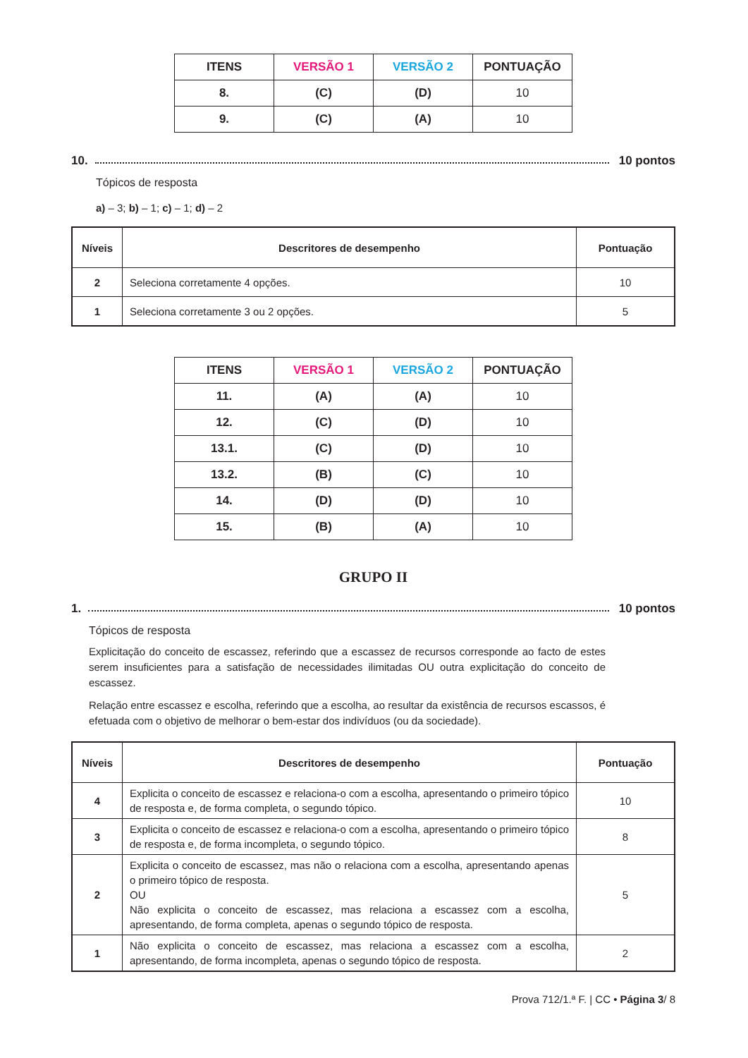| ITENS | VERSÃO 1 | VERSÃO 2 | PONTUAÇÃO |
| --- | --- | --- | --- |
| 8. | (C) | (D) | 10 |
| 9. | (C) | (A) | 10 |
10. 10 pontos
Tópicos de resposta
a) – 3; b) – 1; c) – 1; d) – 2
| Níveis | Descritores de desempenho | Pontuação |
| --- | --- | --- |
| 2 | Seleciona corretamente 4 opções. | 10 |
| 1 | Seleciona corretamente 3 ou 2 opções. | 5 |
| ITENS | VERSÃO 1 | VERSÃO 2 | PONTUAÇÃO |
| --- | --- | --- | --- |
| 11. | (A) | (A) | 10 |
| 12. | (C) | (D) | 10 |
| 13.1. | (C) | (D) | 10 |
| 13.2. | (B) | (C) | 10 |
| 14. | (D) | (D) | 10 |
| 15. | (B) | (A) | 10 |
GRUPO II
1. 10 pontos
Tópicos de resposta
Explicitação do conceito de escassez, referindo que a escassez de recursos corresponde ao facto de estes serem insuficientes para a satisfação de necessidades ilimitadas OU outra explicitação do conceito de escassez.
Relação entre escassez e escolha, referindo que a escolha, ao resultar da existência de recursos escassos, é efetuada com o objetivo de melhorar o bem-estar dos indivíduos (ou da sociedade).
| Níveis | Descritores de desempenho | Pontuação |
| --- | --- | --- |
| 4 | Explicita o conceito de escassez e relaciona-o com a escolha, apresentando o primeiro tópico de resposta e, de forma completa, o segundo tópico. | 10 |
| 3 | Explicita o conceito de escassez e relaciona-o com a escolha, apresentando o primeiro tópico de resposta e, de forma incompleta, o segundo tópico. | 8 |
| 2 | Explicita o conceito de escassez, mas não o relaciona com a escolha, apresentando apenas o primeiro tópico de resposta. OU Não explicita o conceito de escassez, mas relaciona a escassez com a escolha, apresentando, de forma completa, apenas o segundo tópico de resposta. | 5 |
| 1 | Não explicita o conceito de escassez, mas relaciona a escassez com a escolha, apresentando, de forma incompleta, apenas o segundo tópico de resposta. | 2 |
Prova 712/1.ª F. | CC • Página 3/ 8